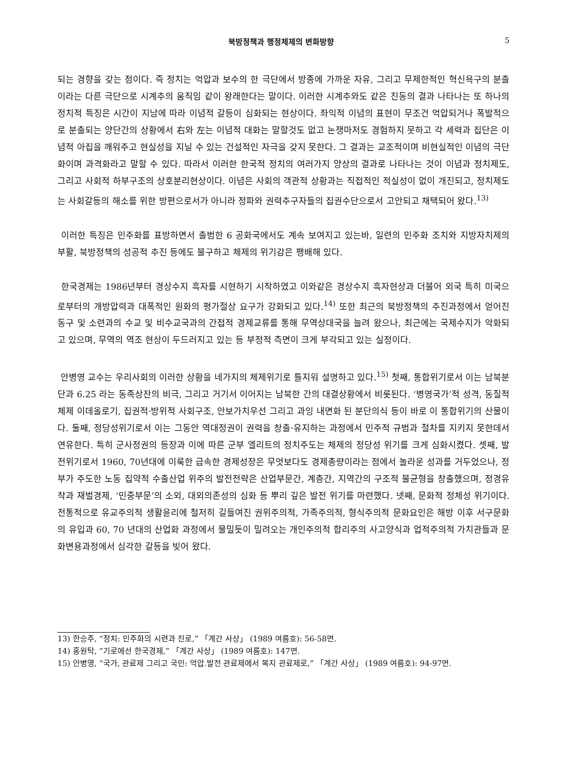북방정책과 행정체제의 변화방향 5
되는 경향을 갖는 점이다. 즉 정치는 억압과 보수의 한 극단에서 방종에 가까운 자유, 그리고 무제한적인 혁신욕구의 분출이라는 다른 극단으로 시계추의 움직임 같이 왕래한다는 말이다. 이러한 시계추와도 같은 진동의 결과 나타나는 또 하나의 정치적 특징은 시간이 지남에 따라 이념적 갈등이 심화되는 현상이다. 좌익적 이념의 표현이 무조건 억압되거나 폭발적으로 분출되는 양단간의 상황에서 右와 左는 이념적 대화는 말할것도 없고 논쟁마저도 경험하지 못하고 각 세력과 집단은 이념적 아집을 깨워주고 현실성을 지닐 수 있는 건설적인 자극을 갖지 못한다. 그 결과는 교조적이며 비현실적인 이념의 극단화이며 과격화라고 말할 수 있다. 따라서 이러한 한국적 정치의 여러가지 양상의 결과로 나타나는 것이 이념과 정치제도, 그리고 사회적 하부구조의 상호분리현상이다. 이념은 사회의 객관적 상황과는 직접적인 적실성이 없이 개진되고, 정치제도는 사회갈등의 해소를 위한 방편으로서가 아니라 정파와 권력추구자들의 집권수단으로서 고안되고 채택되어 왔다.<sup>13)</sup>
이러한 특징은 민주화를 표방하면서 출범한 6 공화국에서도 계속 보여지고 있는바, 일련의 민주화 조치와 지방자치제의 부활, 북방정책의 성공적 추진 등에도 불구하고 체제의 위기감은 팽배해 있다.
한국경제는 1986년부터 경상수지 흑자를 시현하기 시작하였고 이와같은 경상수지 흑자현상과 더불어 외국 특히 미국으로부터의 개방압력과 대폭적인 원화의 평가절상 요구가 강화되고 있다.<sup>14)</sup> 또한 최근의 북방정책의 추진과정에서 얻어진 동구 및 소련과의 수교 및 비수교국과의 간접적 경제교류를 통해 무역상대국을 늘려 왔으나, 최근에는 국제수지가 악화되고 있으며, 무역의 역조 현상이 두드러지고 있는 등 부정적 측면이 크게 부각되고 있는 실정이다.
안병영 교수는 우리사회의 이러한 상황을 네가지의 체제위기로 틀지워 설명하고 있다.<sup>15)</sup> 첫째, 통합위기로서 이는 남북분단과 6.25 라는 동족상잔의 비극, 그리고 거기서 이어지는 남북한 간의 대결상황에서 비롯된다. ‘병영국가’적 성격, 동질적 체제 이데올로기, 집권적·방위적 사회구조, 안보가치우선 그리고 과잉 내면화 된 분단의식 등이 바로 이 통합위기의 산물이다. 둘째, 정당성위기로서 이는 그동안 역대정권이 권력을 창출·유지하는 과정에서 민주적 규범과 절차를 지키지 못한데서 연유한다. 특히 군사정권의 등장과 이에 따른 군부 엘리트의 정치주도는 체제의 정당성 위기를 크게 심화시켰다. 셋째, 발전위기로서 1960, 70년대에 이룩한 급속한 경제성장은 무엇보다도 경제총량이라는 점에서 놀라운 성과를 거두었으나, 정부가 주도한 노동 집약적 수출산업 위주의 발전전략은 산업부문간, 계층간, 지역간의 구조적 불균형을 창출했으며, 정경유착과 재벌경제, ‘민중부문’의 소외, 대외의존성의 심화 등 뿌리 깊은 발전 위기를 마련했다. 넷째, 문화적 정체성 위기이다. 전통적으로 유교주의적 생활윤리에 철저히 길들여진 권위주의적, 가족주의적, 형식주의적 문화요인은 해방 이후 서구문화의 유입과 60, 70 년대의 산업화 과정에서 물밀듯이 밀려오는 개인주의적 합리주의 사고양식과 업적주의적 가치관들과 문화변용과정에서 심각한 갈등을 빚어 왔다.
13) 한승주, “정치: 민주화의 시련과 진로,” 「계간 사상」 (1989 여름호): 56-58면.
14) 홍원탁, “기로에선 한국경제,” 「계간 사상」 (1989 여름호): 147면.
15) 안병영, “국가, 관료제 그리고 국민: 억압.발전 관료제에서 복지 관료제로,” 「계간 사상」 (1989 여름호): 94-97면.